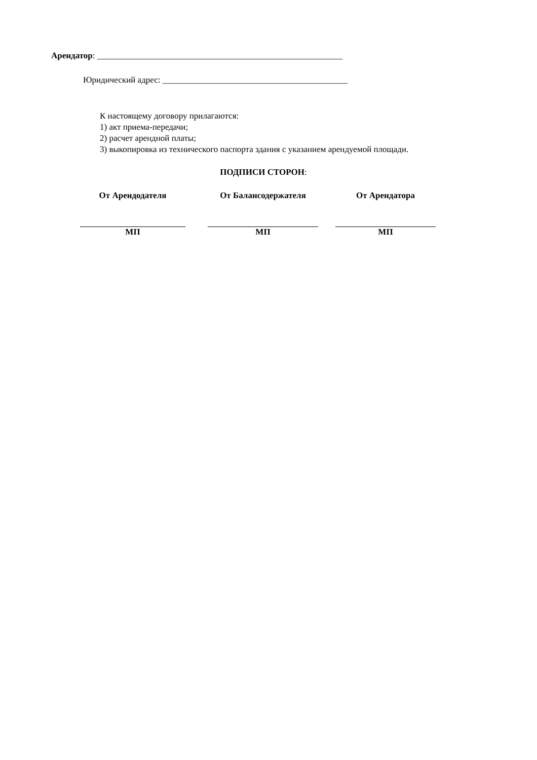Арендатор: _________________________________________________________
Юридический адрес: ___________________________________________
К настоящему договору прилагаются:
1) акт приема-передачи;
2) расчет арендной платы;
3) выкопировка из технического паспорта здания с указанием арендуемой площади.
ПОДПИСИ СТОРОН:
От Арендодателя
МП
От Балансодержателя
МП
От Арендатора
МП